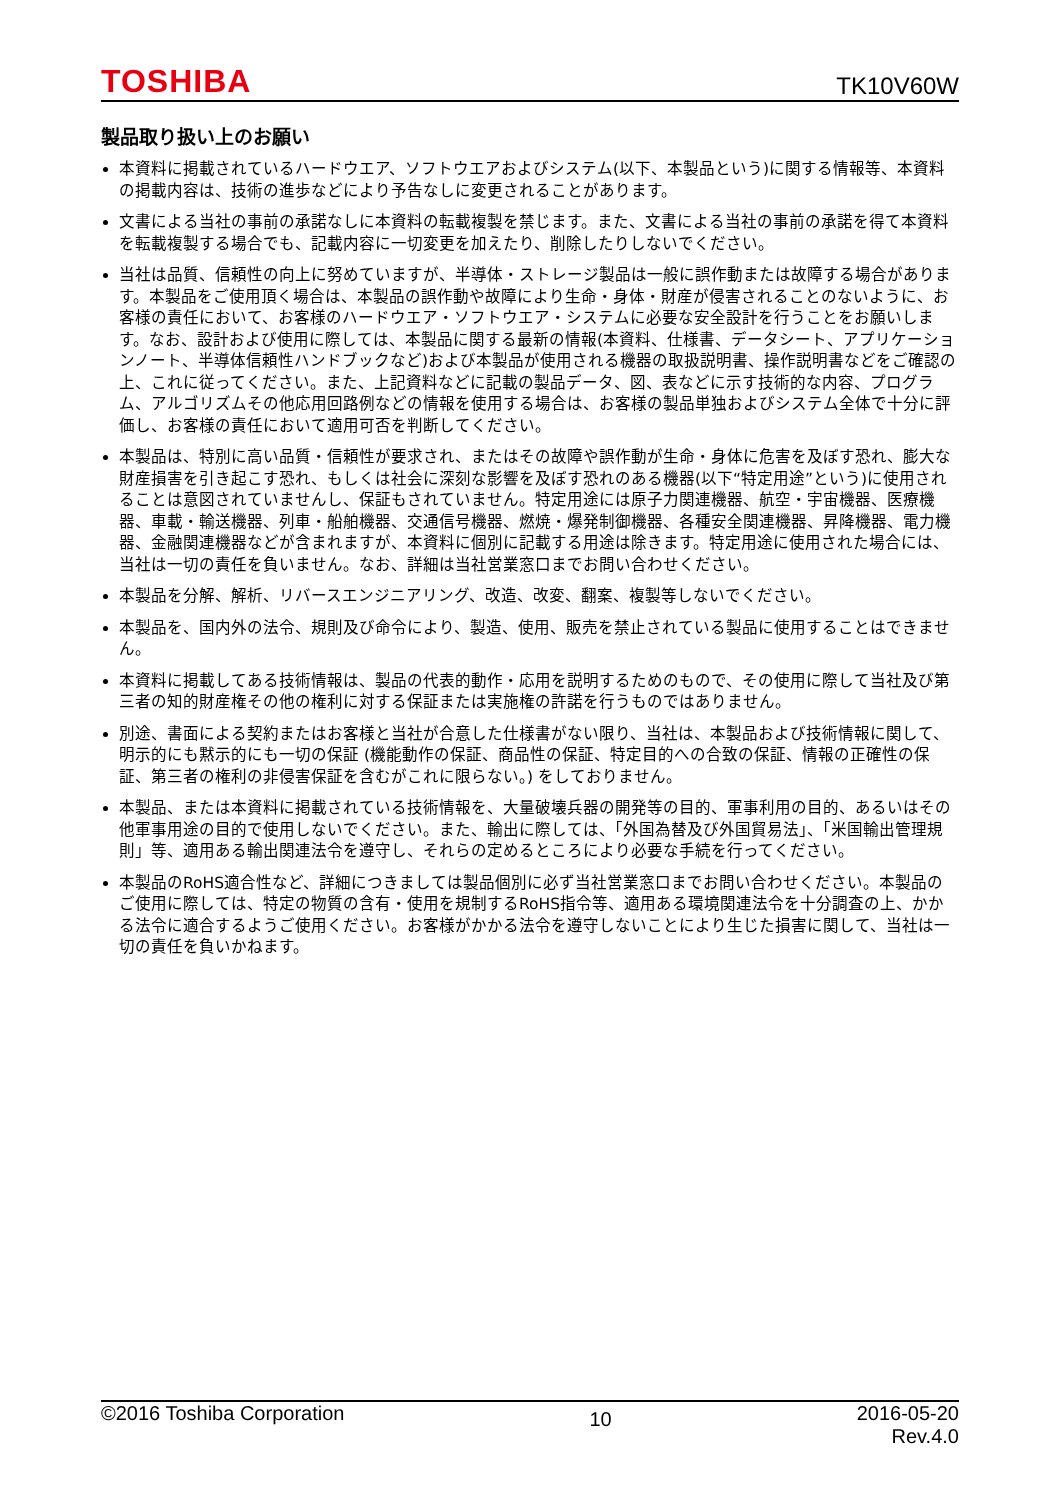TOSHIBA TK10V60W
製品取り扱い上のお願い
本資料に掲載されているハードウエア、ソフトウエアおよびシステム(以下、本製品という)に関する情報等、本資料の掲載内容は、技術の進歩などにより予告なしに変更されることがあります。
文書による当社の事前の承諾なしに本資料の転載複製を禁じます。また、文書による当社の事前の承諾を得て本資料を転載複製する場合でも、記載内容に一切変更を加えたり、削除したりしないでください。
当社は品質、信頼性の向上に努めていますが、半導体・ストレージ製品は一般に誤作動または故障する場合があります。本製品をご使用頂く場合は、本製品の誤作動や故障により生命・身体・財産が侵害されることのないように、お客様の責任において、お客様のハードウエア・ソフトウエア・システムに必要な安全設計を行うことをお願いします。なお、設計および使用に際しては、本製品に関する最新の情報(本資料、仕様書、データシート、アプリケーションノート、半導体信頼性ハンドブックなど)および本製品が使用される機器の取扱説明書、操作説明書などをご確認の上、これに従ってください。また、上記資料などに記載の製品データ、図、表などに示す技術的な内容、プログラム、アルゴリズムその他応用回路例などの情報を使用する場合は、お客様の製品単独およびシステム全体で十分に評価し、お客様の責任において適用可否を判断してください。
本製品は、特別に高い品質・信頼性が要求され、またはその故障や誤作動が生命・身体に危害を及ぼす恐れ、膨大な財産損害を引き起こす恐れ、もしくは社会に深刻な影響を及ぼす恐れのある機器(以下“特定用途”という)に使用されることは意図されていませんし、保証もされていません。特定用途には原子力関連機器、航空・宇宙機器、医療機器、車載・輸送機器、列車・船舶機器、交通信号機器、燃焼・爆発制御機器、各種安全関連機器、昇降機器、電力機器、金融関連機器などが含まれますが、本資料に個別に記載する用途は除きます。特定用途に使用された場合には、当社は一切の責任を負いません。なお、詳細は当社営業窓口までお問い合わせください。
本製品を分解、解析、リバースエンジニアリング、改造、改変、翻案、複製等しないでください。
本製品を、国内外の法令、規則及び命令により、製造、使用、販売を禁止されている製品に使用することはできません。
本資料に掲載してある技術情報は、製品の代表的動作・応用を説明するためのもので、その使用に際して当社及び第三者の知的財産権その他の権利に対する保証または実施権の許諾を行うものではありません。
別途、書面による契約またはお客様と当社が合意した仕様書がない限り、当社は、本製品および技術情報に関して、明示的にも黙示的にも一切の保証 (機能動作の保証、商品性の保証、特定目的への合致の保証、情報の正確性の保証、第三者の権利の非侵害保証を含むがこれに限らない。) をしておりません。
本製品、または本資料に掲載されている技術情報を、大量破壊兵器の開発等の目的、軍事利用の目的、あるいはその他軍事用途の目的で使用しないでください。また、輸出に際しては、「外国為替及び外国貿易法」、「米国輸出管理規則」等、適用ある輸出関連法令を遵守し、それらの定めるところにより必要な手続を行ってください。
本製品のRoHS適合性など、詳細につきましては製品個別に必ず当社営業窓口までお問い合わせください。本製品のご使用に際しては、特定の物質の含有・使用を規制するRoHS指令等、適用ある環境関連法令を十分調査の上、かかる法令に適合するようご使用ください。お客様がかかる法令を遵守しないことにより生じた損害に関して、当社は一切の責任を負いかねます。
©2016 Toshiba Corporation 10 2016-05-20
Rev.4.0